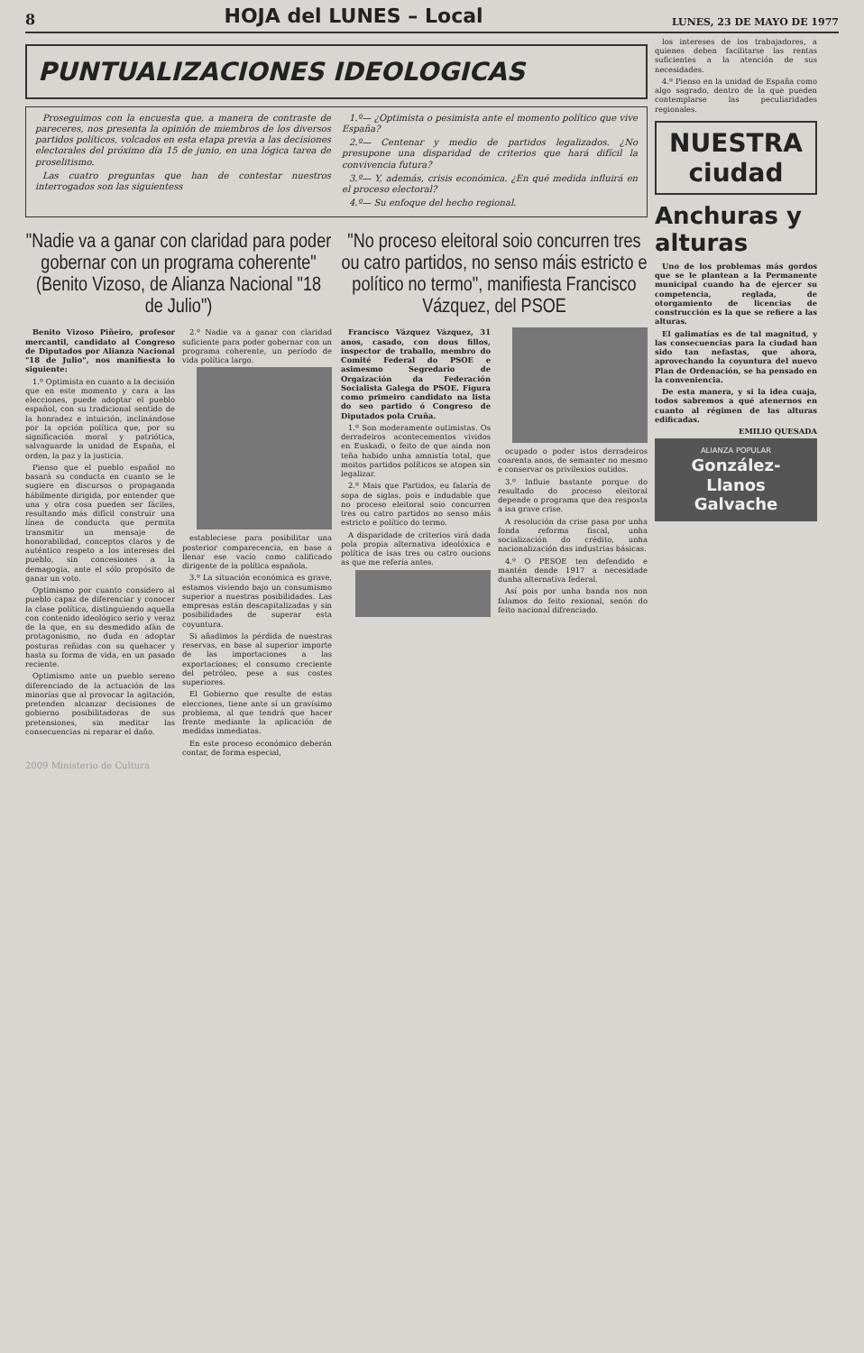8 HOJA del LUNES – Local LUNES, 23 DE MAYO DE 1977
PUNTUALIZACIONES IDEOLOGICAS
Proseguimos con la encuesta que, a manera de contraste de pareceres, nos presenta la opinión de miembros de los diversos partidos políticos, volcados en esta etapa previa a las decisiones electorales del próximo día 15 de junio, en una lógica tarea de proselitismo.
Las cuatro preguntas que han de contestar nuestros interrogados son las siguientess
1.º— ¿Optimista o pesimista ante el momento político que vive España?
2.º— Centenar y medio de partidos legalizados. ¿No presupone una disparidad de criterios que hará difícil la convivencia futura?
3.º— Y, además, crisis económica. ¿En qué medida influirá en el proceso electoral?
4.º— Su enfoque del hecho regional.
"Nadie va a ganar con claridad para poder gobernar con un programa coherente" (Benito Vizoso, de Alianza Nacional "18 de Julio")
Benito Vizoso Piñeiro, profesor mercantil, candidato al Congreso de Diputados por Alianza Nacional "18 de Julio", nos manifiesta lo siguiente:
1.º Optimista en cuanto a la decisión que en este momento y cara a las elecciones, puede adoptar el pueblo español, con su tradicional sentido de la honradez e intuición, inclinándose por la opción política que, por su significación moral y patriótica, salvaguarde la unidad de España, el orden, la paz y la justicia.
Pienso que el pueblo español no basará su conducta en cuanto se le sugiere en discursos o propaganda hábilmente dirigida, por entender que una y otra cosa pueden ser fáciles, resultando más difícil construir una línea de conducta que permita transmitir un mensaje de honorabilidad, conceptos claros y de auténtico respeto a los intereses del pueblo, sin concesiones a la demagogia, ante el sólo propósito de ganar un voto.
Optimismo por cuanto considero al pueblo capaz de diferenciar y conocer la clase política, distinguiendo aquella con contenido ideológico serio y veraz de la que, en su desmedido afán de protagonismo, no duda en adoptar posturas reñidas con su quehacer y hasta su forma de vida, en un pasado reciente.
Optimismo ante un pueblo sereno diferenciado de la actuación de las minorías que al provocar la agitación, pretenden alcanzar decisiones de gobierno posibilitadoras de sus pretensiones, sin meditar las consecuencias ni reparar el daño.
2.º Nadie va a ganar con claridad suficiente para poder gobernar con un programa coherente, un período de vida política largo.
estableciese para posibilitar una posterior comparecencia, en base a llenar ese vacío como calificado dirigente de la política española.
3.º La situación económica es grave, estamos viviendo bajo un consumismo superior a nuestras posibilidades. Las empresas están descapitalizadas y sin posibilidades de superar esta coyuntura.
Si añadimos la pérdida de nuestras reservas, en base al superior importe de las importaciones a las exportaciones; el consumo creciente del petróleo, pese a sus costes superiores.
El Gobierno que resulte de estas elecciones, tiene ante sí un gravísimo problema, al que tendrá que hacer frente mediante la aplicación de medidas inmediatas.
En este proceso económico deberán contar, de forma especial,
"No proceso eleitoral soio concurren tres ou catro partidos, no senso máis estricto e político no termo", manifiesta Francisco Vázquez, del PSOE
Francisco Vázquez Vázquez, 31 anos, casado, con dous fillos, inspector de traballo, membro do Comité Federal do PSOE e asimesmo Segredario de Orgaización da Federación Socialista Galega do PSOE. Figura como primeiro candidato na lista do seo partido ó Congreso de Diputados pola Cruña.
1.º Son moderamente outimistas. Os derradeiros acontecementos vividos en Euskadi, o feito de que ainda non teña habido unha amnistía total, que moitos partidos políticos se atopen sin legalizar.
2.º Mais que Partidos, eu falaría de sopa de siglas, pois e indudable que no proceso eleitoral soio concurren tres ou catro partidos no senso máis estricto e político do termo.
A disparidade de criterios virá dada pola propia alternativa ideolóxica e política de isas tres ou catro oucions as que me refería antes.
ocupado o poder istos derradeiros coarenta anos, de semanter no mesmo e conservar os privilexios outidos.
3.º Influie bastante porque do resultado do proceso eleitoral depende o programa que dea resposta a isa grave crise.
A resolución da crise pasa por unha fonda reforma fiscal, unha socialización do crédito, unha nacionalización das industrias básicas.
4.º O PESOE ten defendido e mantén dende 1917 a necesidade dunha alternativa federal.
Así pois por unha banda nos non falamos do feito rexional, senón do feito nacional difrenciado.
los intereses de los trabajadores, a quienes deben facilitarse las rentas suficientes a la atención de sus necesidades.
4.º Pienso en la unidad de España como algo sagrado, dentro de la que pueden contemplarse las peculiaridades regionales.
NUESTRA ciudad
Anchuras y alturas
Uno de los problemas más gordos que se le plantean a la Permanente municipal cuando ha de ejercer su competencia, reglada, de otorgamiento de licencias de construcción es la que se refiere a las alturas.
El galimatías es de tal magnitud, y las consecuencias para la ciudad han sido tan nefastas, que ahora, aprovechando la coyuntura del nuevo Plan de Ordenación, se ha pensado en la conveniencia.
De esta manera, y si la idea cuaja, todos sabremos a qué atenernos en cuanto al régimen de las alturas edificadas.
EMILIO QUESADA
ALIANZA POPULAR
González-Llanos Galvache
2009 Ministerio de Cultura